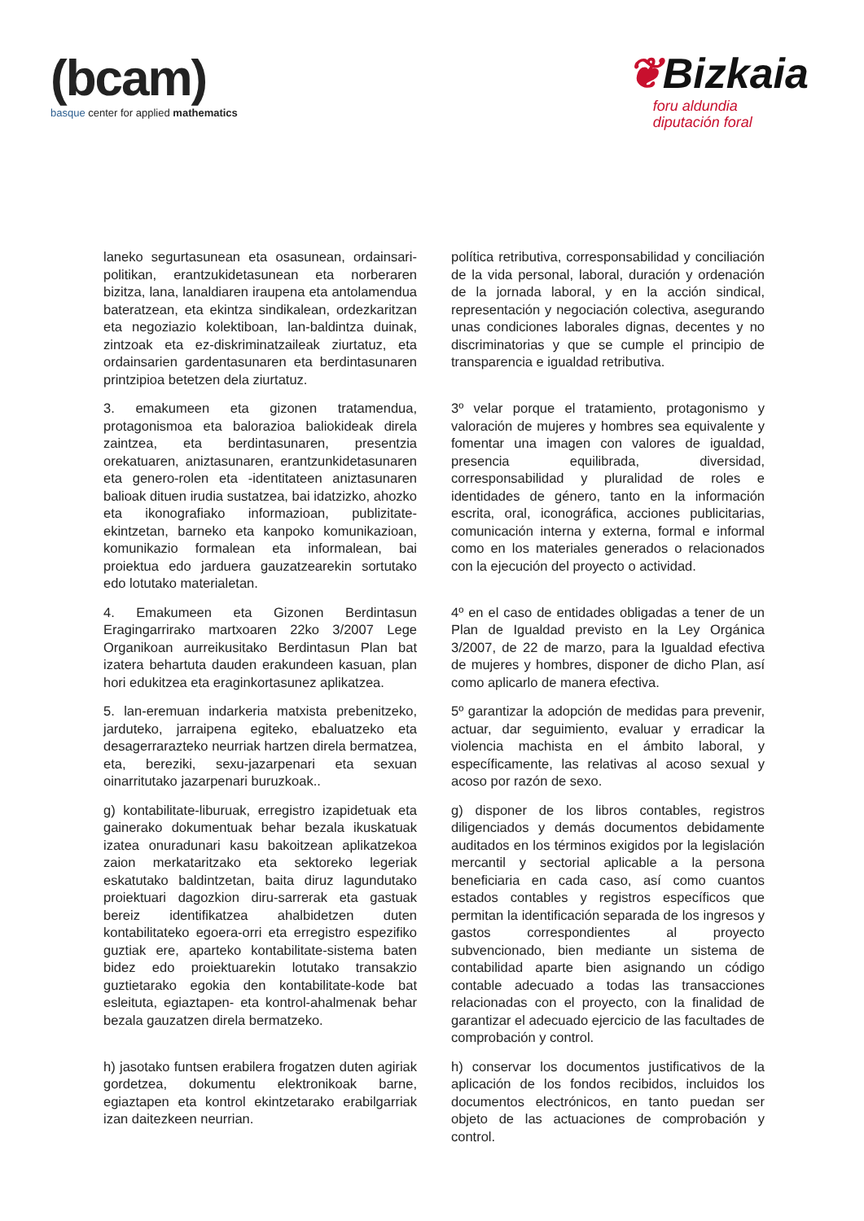(bcam)
basque center for applied mathematics
❦Bizkaia
foru aldundia
diputación foral
laneko segurtasunean eta osasunean, ordainsari-politikan, erantzukidetasunean eta norberaren bizitza, lana, lanaldiaren iraupena eta antolamendua bateratzean, eta ekintza sindikalean, ordezkaritzan eta negoziazio kolektiboan, lan-baldintza duinak, zintzoak eta ez-diskriminatzaileak ziurtatuz, eta ordainsarien gardentasunaren eta berdintasunaren printzipioa betetzen dela ziurtatuz.
política retributiva, corresponsabilidad y conciliación de la vida personal, laboral, duración y ordenación de la jornada laboral, y en la acción sindical, representación y negociación colectiva, asegurando unas condiciones laborales dignas, decentes y no discriminatorias y que se cumple el principio de transparencia e igualdad retributiva.
3. emakumeen eta gizonen tratamendua, protagonismoa eta balorazioa baliokideak direla zaintzea, eta berdintasunaren, presentzia orekatuaren, aniztasunaren, erantzunkidetasunaren eta genero-rolen eta -identitateen aniztasunaren balioak dituen irudia sustatzea, bai idatzizko, ahozko eta ikonografiako informazioan, publizitate-ekintzetan, barneko eta kanpoko komunikazioan, komunikazio formalean eta informalean, bai proiektua edo jarduera gauzatzearekin sortutako edo lotutako materialetan.
3º velar porque el tratamiento, protagonismo y valoración de mujeres y hombres sea equivalente y fomentar una imagen con valores de igualdad, presencia equilibrada, diversidad, corresponsabilidad y pluralidad de roles e identidades de género, tanto en la información escrita, oral, iconográfica, acciones publicitarias, comunicación interna y externa, formal e informal como en los materiales generados o relacionados con la ejecución del proyecto o actividad.
4. Emakumeen eta Gizonen Berdintasun Eragingarrirako martxoaren 22ko 3/2007 Lege Organikoan aurreikusitako Berdintasun Plan bat izatera behartuta dauden erakundeen kasuan, plan hori edukitzea eta eraginkortasunez aplikatzea.
4º en el caso de entidades obligadas a tener de un Plan de Igualdad previsto en la Ley Orgánica 3/2007, de 22 de marzo, para la Igualdad efectiva de mujeres y hombres, disponer de dicho Plan, así como aplicarlo de manera efectiva.
5. lan-eremuan indarkeria matxista prebenitzeko, jarduteko, jarraipena egiteko, ebaluatzeko eta desagerrarazteko neurriak hartzen direla bermatzea, eta, bereziki, sexu-jazarpenari eta sexuan oinarritutako jazarpenari buruzkoak..
5º garantizar la adopción de medidas para prevenir, actuar, dar seguimiento, evaluar y erradicar la violencia machista en el ámbito laboral, y específicamente, las relativas al acoso sexual y acoso por razón de sexo.
g) kontabilitate-liburuak, erregistro izapidetuak eta gainerako dokumentuak behar bezala ikuskatuak izatea onuradunari kasu bakoitzean aplikatzekoa zaion merkataritzako eta sektoreko legeriak eskatutako baldintzetan, baita diruz lagundutako proiektuari dagozkion diru-sarrerak eta gastuak bereiz identifikatzea ahalbidetzen duten kontabilitateko egoera-orri eta erregistro espezifiko guztiak ere, aparteko kontabilitate-sistema baten bidez edo proiektuarekin lotutako transakzio guztietarako egokia den kontabilitate-kode bat esleituta, egiaztapen- eta kontrol-ahalmenak behar bezala gauzatzen direla bermatzeko.
g) disponer de los libros contables, registros diligenciados y demás documentos debidamente auditados en los términos exigidos por la legislación mercantil y sectorial aplicable a la persona beneficiaria en cada caso, así como cuantos estados contables y registros específicos que permitan la identificación separada de los ingresos y gastos correspondientes al proyecto subvencionado, bien mediante un sistema de contabilidad aparte bien asignando un código contable adecuado a todas las transacciones relacionadas con el proyecto, con la finalidad de garantizar el adecuado ejercicio de las facultades de comprobación y control.
h) jasotako funtsen erabilera frogatzen duten agiriak gordetzea, dokumentu elektronikoak barne, egiaztapen eta kontrol ekintzetarako erabilgarriak izan daitezkeen neurrian.
h) conservar los documentos justificativos de la aplicación de los fondos recibidos, incluidos los documentos electrónicos, en tanto puedan ser objeto de las actuaciones de comprobación y control.